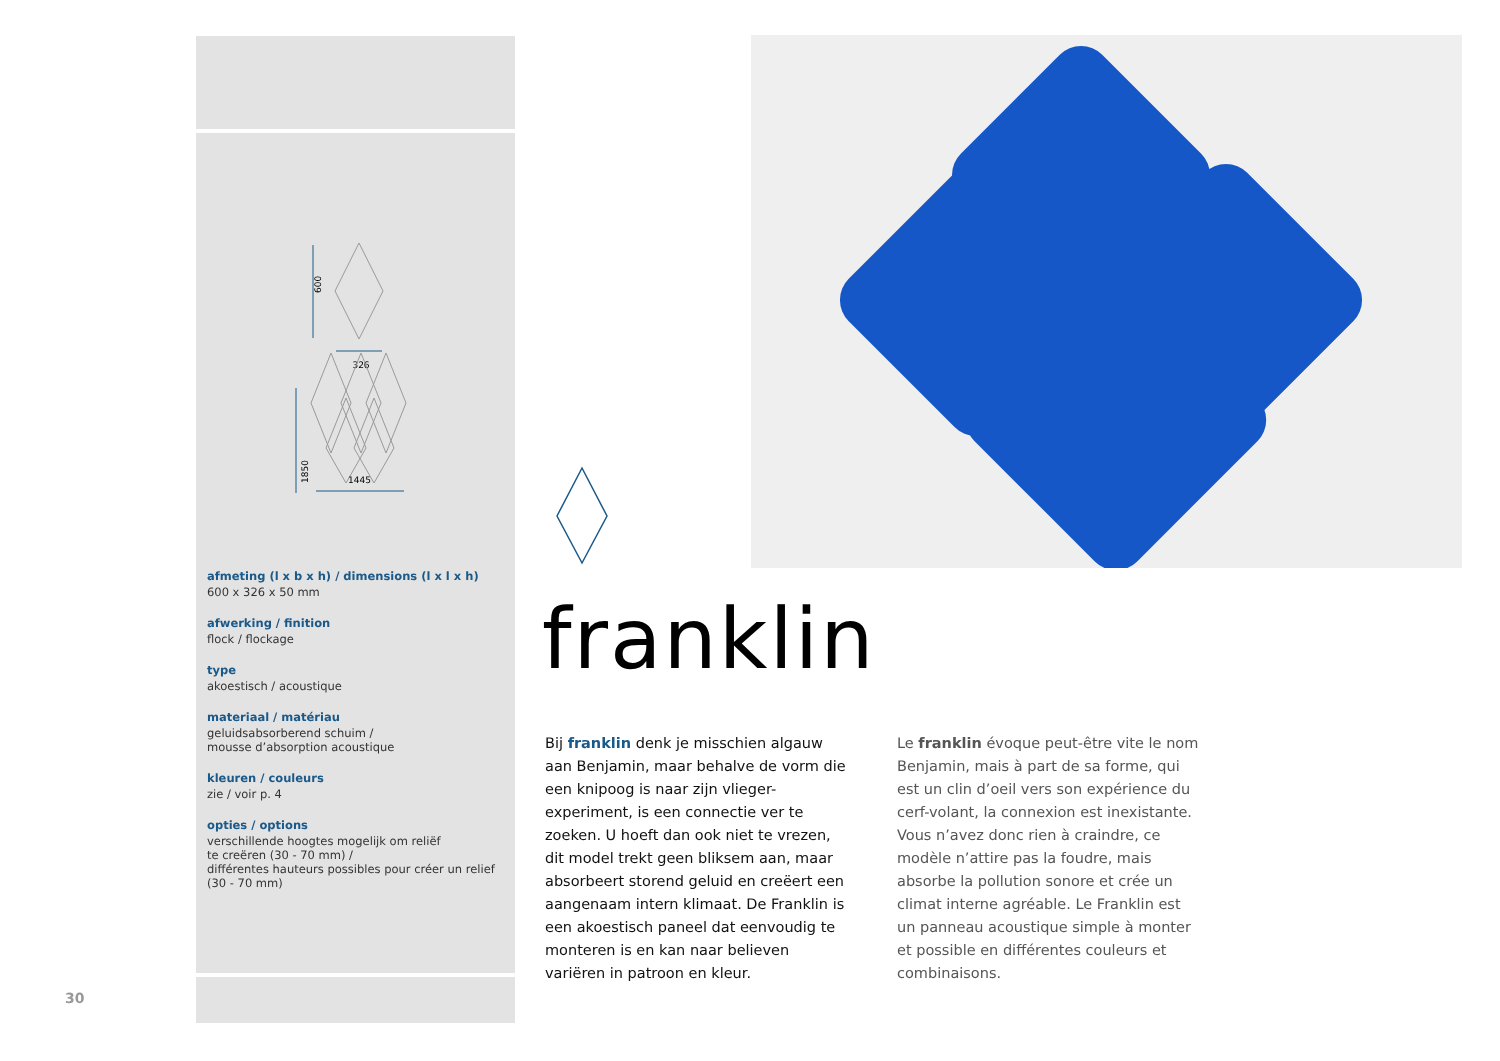326
600
1850
1445
afmeting (l x b x h) / dimensions (l x l x h)
600 x 326 x 50 mm
afwerking / finition
flock / flockage
type
akoestisch / acoustique
materiaal / matériau
geluidsabsorberend schuim /
mousse d’absorption acoustique
kleuren / couleurs
zie / voir p. 4
opties / options
verschillende hoogtes mogelijk om reliëf
te creëren (30 - 70 mm) /
différentes hauteurs possibles pour créer un relief
(30 - 70 mm)
franklin
Bij franklin denk je misschien algauw aan Benjamin, maar behalve de vorm die een knipoog is naar zijn vlieger-experiment, is een connectie ver te zoeken. U hoeft dan ook niet te vrezen, dit model trekt geen bliksem aan, maar absorbeert storend geluid en creëert een aangenaam intern klimaat. De Franklin is een akoestisch paneel dat eenvoudig te monteren is en kan naar believen variëren in patroon en kleur.
Le franklin évoque peut-être vite le nom Benjamin, mais à part de sa forme, qui est un clin d’oeil vers son expérience du cerf-volant, la connexion est inexistante. Vous n’avez donc rien à craindre, ce modèle n’attire pas la foudre, mais absorbe la pollution sonore et crée un climat interne agréable. Le Franklin est un panneau acoustique simple à monter et possible en différentes couleurs et combinaisons.
30